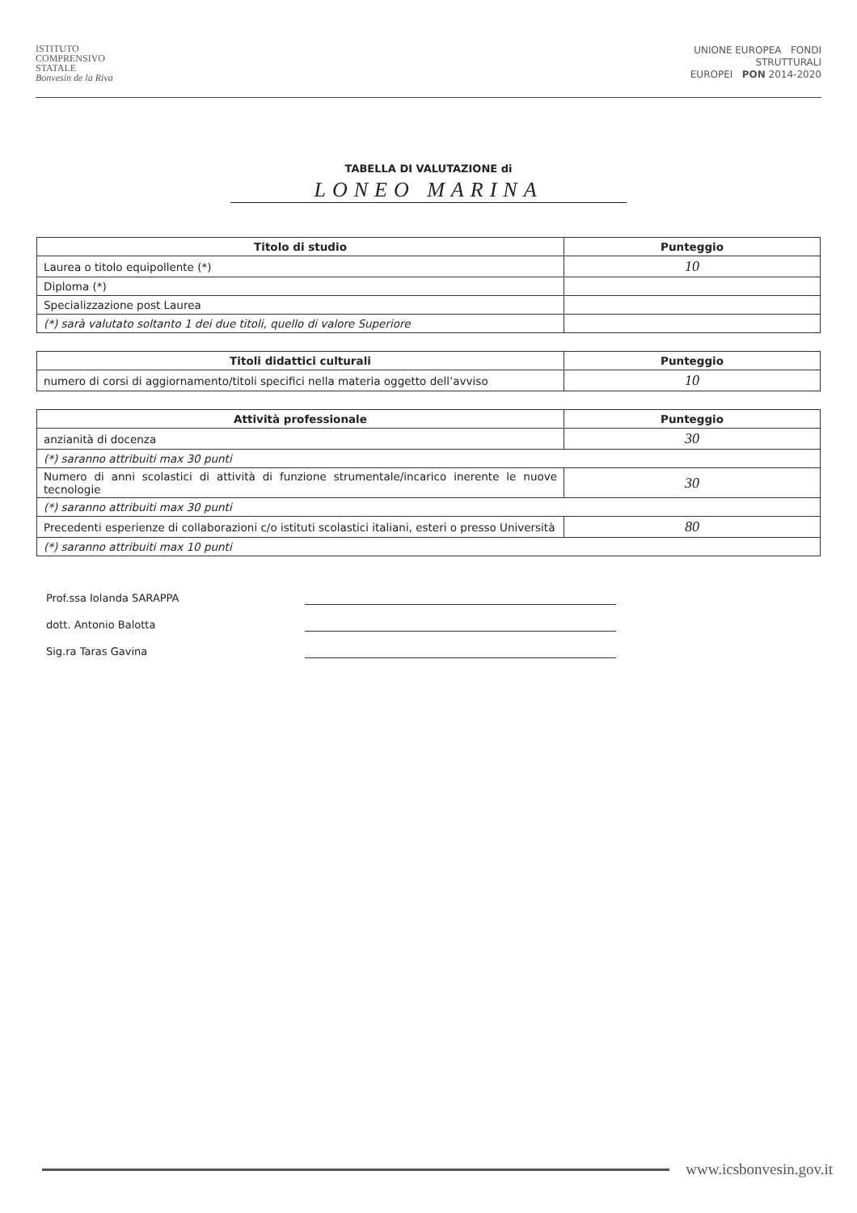ISTITUTO
COMPRENSIVO
STATALE
Bonvesin de la Riva
UNIONE EUROPEA FONDI
STRUTTURALI
EUROPEI PON 2014-2020
TABELLA DI VALUTAZIONE di
LONEO MARINA
| Titolo di studio | Punteggio |
| --- | --- |
| Laurea o titolo equipollente (*) | 10 |
| Diploma (*) | |
| Specializzazione post Laurea | |
| (*) sarà valutato soltanto 1 dei due titoli, quello di valore Superiore | |
| Titoli didattici culturali | Punteggio |
| --- | --- |
| numero di corsi di aggiornamento/titoli specifici nella materia oggetto dell’avviso | 10 |
| Attività professionale | Punteggio |
| --- | --- |
| anzianità di docenza | 30 |
| (*) saranno attribuiti max 30 punti | |
| Numero di anni scolastici di attività di funzione strumentale/incarico inerente le nuove tecnologie | 30 |
| (*) saranno attribuiti max 30 punti | |
| Precedenti esperienze di collaborazioni c/o istituti scolastici italiani, esteri o presso Università | 80 |
| (*) saranno attribuiti max 10 punti | |
Prof.ssa Iolanda SARAPPA
dott. Antonio Balotta
Sig.ra Taras Gavina
www.icsbonvesin.gov.it